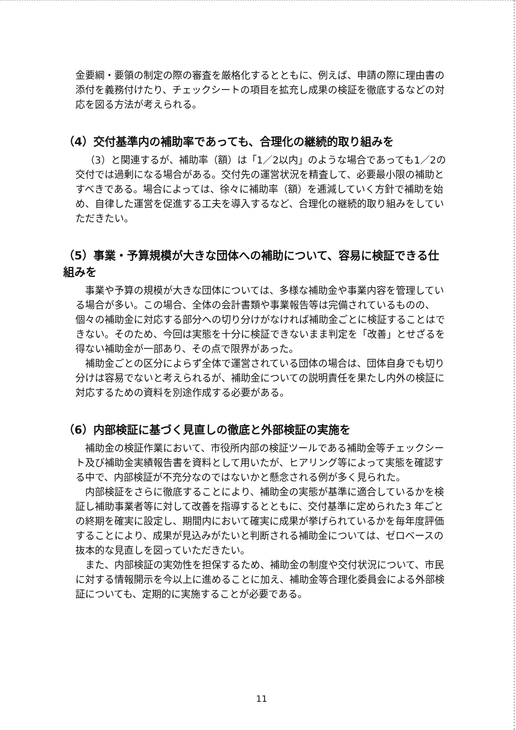金要綱・要領の制定の際の審査を厳格化するとともに、例えば、申請の際に理由書の添付を義務付けたり、チェックシートの項目を拡充し成果の検証を徹底するなどの対応を図る方法が考えられる。
（4）交付基準内の補助率であっても、合理化の継続的取り組みを
（3）と関連するが、補助率（額）は「1／2以内」のような場合であっても1／2の交付では過剰になる場合がある。交付先の運営状況を精査して、必要最小限の補助とすべきである。場合によっては、徐々に補助率（額）を逓減していく方針で補助を始め、自律した運営を促進する工夫を導入するなど、合理化の継続的取り組みをしていただきたい。
（5）事業・予算規模が大きな団体への補助について、容易に検証できる仕組みを
事業や予算の規模が大きな団体については、多様な補助金や事業内容を管理している場合が多い。この場合、全体の会計書類や事業報告等は完備されているものの、個々の補助金に対応する部分への切り分けがなければ補助金ごとに検証することはできない。そのため、今回は実態を十分に検証できないまま判定を「改善」とせざるを得ない補助金が一部あり、その点で限界があった。
補助金ごとの区分によらず全体で運営されている団体の場合は、団体自身でも切り分けは容易でないと考えられるが、補助金についての説明責任を果たし内外の検証に対応するための資料を別途作成する必要がある。
（6）内部検証に基づく見直しの徹底と外部検証の実施を
補助金の検証作業において、市役所内部の検証ツールである補助金等チェックシート及び補助金実績報告書を資料として用いたが、ヒアリング等によって実態を確認する中で、内部検証が不充分なのではないかと懸念される例が多く見られた。
内部検証をさらに徹底することにより、補助金の実態が基準に適合しているかを検証し補助事業者等に対して改善を指導するとともに、交付基準に定められた3 年ごとの終期を確実に設定し、期間内において確実に成果が挙げられているかを毎年度評価することにより、成果が見込みがたいと判断される補助金については、ゼロベースの抜本的な見直しを図っていただきたい。
また、内部検証の実効性を担保するため、補助金の制度や交付状況について、市民に対する情報開示を今以上に進めることに加え、補助金等合理化委員会による外部検証についても、定期的に実施することが必要である。
11